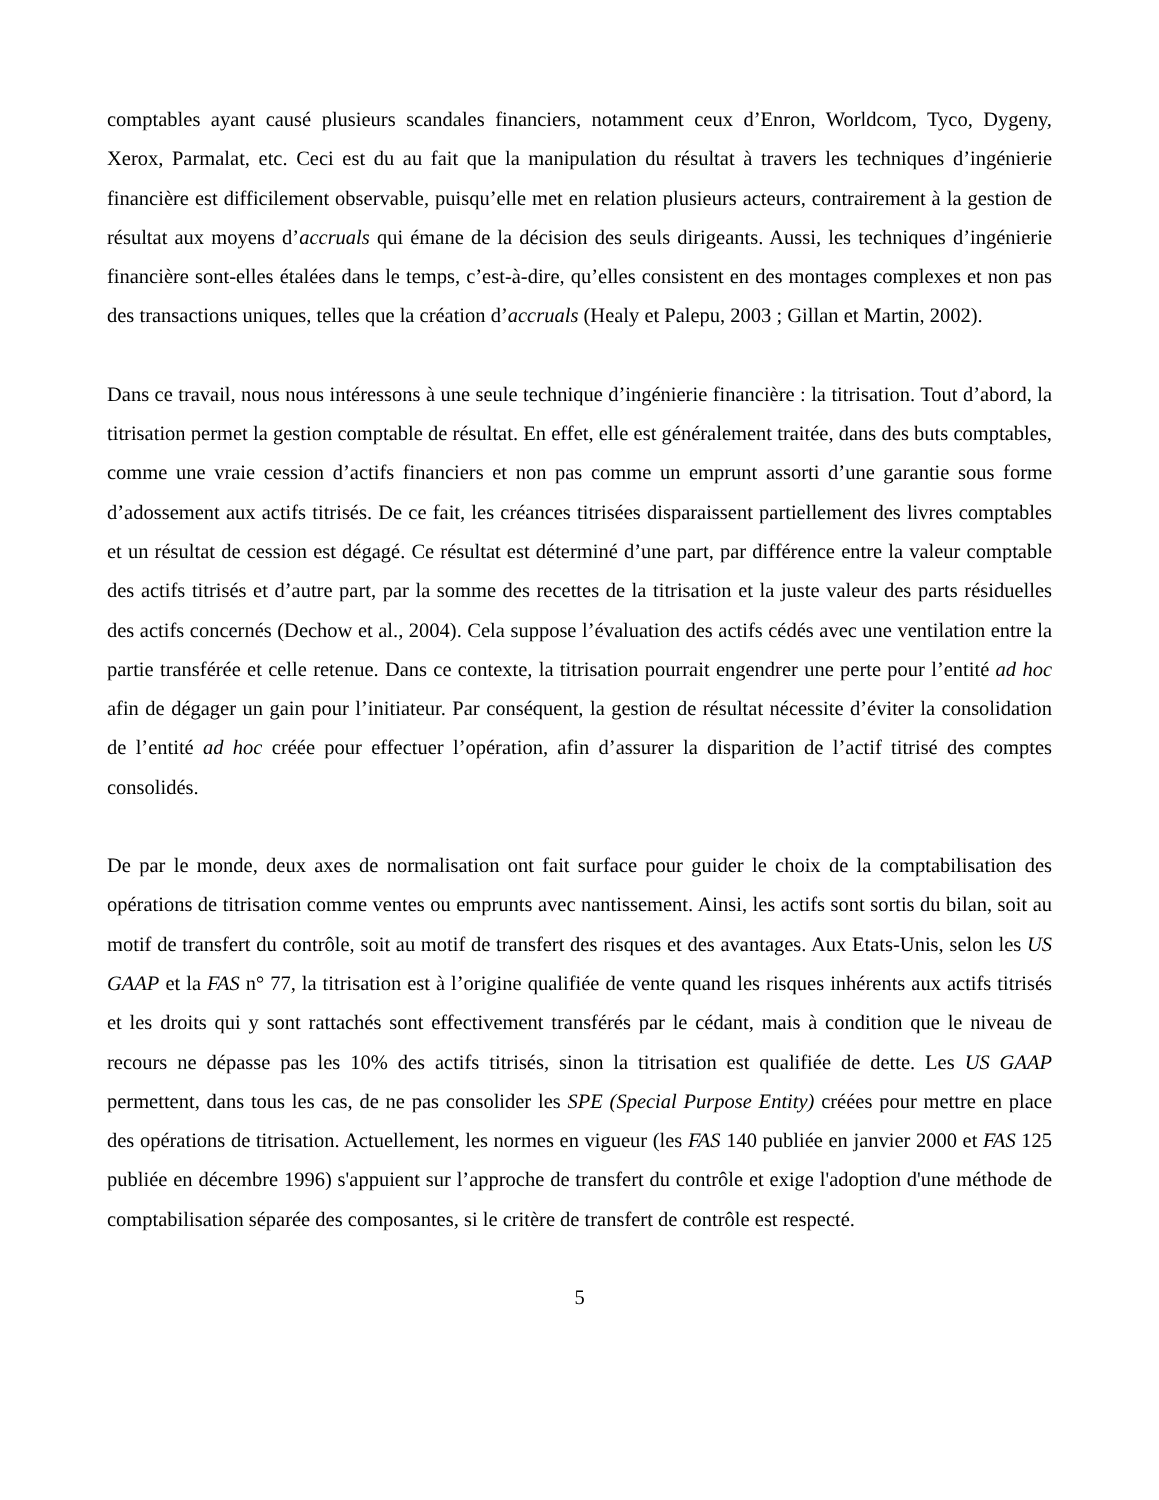comptables ayant causé plusieurs scandales financiers, notamment ceux d’Enron, Worldcom, Tyco, Dygeny, Xerox, Parmalat, etc. Ceci est du au fait que la manipulation du résultat à travers les techniques d’ingénierie financière est difficilement observable, puisqu’elle met en relation plusieurs acteurs, contrairement à la gestion de résultat aux moyens d’accruals qui émane de la décision des seuls dirigeants. Aussi, les techniques d’ingénierie financière sont-elles étalées dans le temps, c’est-à-dire, qu’elles consistent en des montages complexes et non pas des transactions uniques, telles que la création d’accruals (Healy et Palepu, 2003 ; Gillan et Martin, 2002).
Dans ce travail, nous nous intéressons à une seule technique d’ingénierie financière : la titrisation. Tout d’abord, la titrisation permet la gestion comptable de résultat. En effet, elle est généralement traitée, dans des buts comptables, comme une vraie cession d’actifs financiers et non pas comme un emprunt assorti d’une garantie sous forme d’adossement aux actifs titrisés. De ce fait, les créances titrisées disparaissent partiellement des livres comptables et un résultat de cession est dégagé. Ce résultat est déterminé d’une part, par différence entre la valeur comptable des actifs titrisés et d’autre part, par la somme des recettes de la titrisation et la juste valeur des parts résiduelles des actifs concernés (Dechow et al., 2004). Cela suppose l’évaluation des actifs cédés avec une ventilation entre la partie transférée et celle retenue. Dans ce contexte, la titrisation pourrait engendrer une perte pour l’entité ad hoc afin de dégager un gain pour l’initiateur. Par conséquent, la gestion de résultat nécessite d’éviter la consolidation de l’entité ad hoc créée pour effectuer l’opération, afin d’assurer la disparition de l’actif titrisé des comptes consolidés.
De par le monde, deux axes de normalisation ont fait surface pour guider le choix de la comptabilisation des opérations de titrisation comme ventes ou emprunts avec nantissement. Ainsi, les actifs sont sortis du bilan, soit au motif de transfert du contrôle, soit au motif de transfert des risques et des avantages. Aux Etats-Unis, selon les US GAAP et la FAS n° 77, la titrisation est à l’origine qualifiée de vente quand les risques inhérents aux actifs titrisés et les droits qui y sont rattachés sont effectivement transférés par le cédant, mais à condition que le niveau de recours ne dépasse pas les 10% des actifs titrisés, sinon la titrisation est qualifiée de dette. Les US GAAP permettent, dans tous les cas, de ne pas consolider les SPE (Special Purpose Entity) créées pour mettre en place des opérations de titrisation. Actuellement, les normes en vigueur (les FAS 140 publiée en janvier 2000 et FAS 125 publiée en décembre 1996) s'appuient sur l’approche de transfert du contrôle et exige l'adoption d'une méthode de comptabilisation séparée des composantes, si le critère de transfert de contrôle est respecté.
5